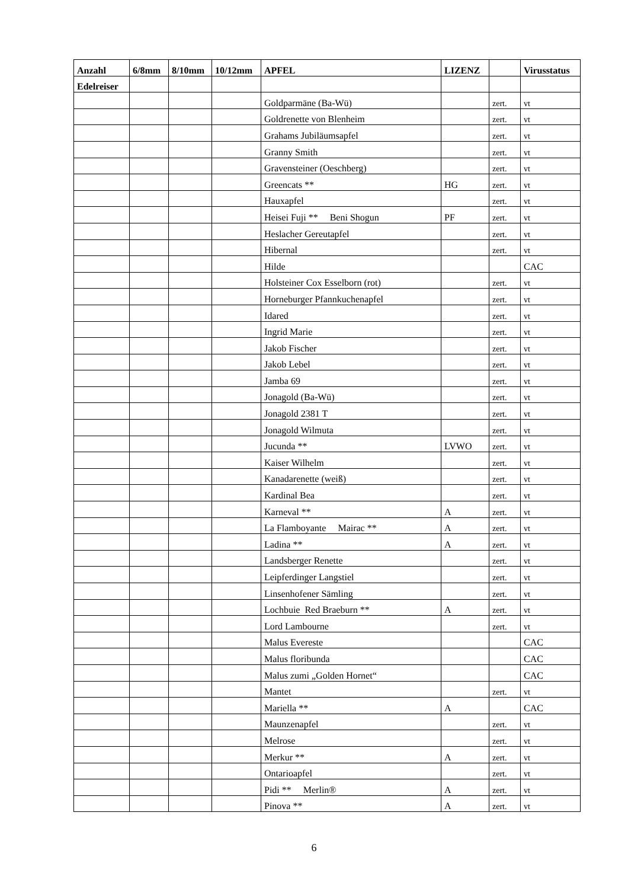| Anzahl | 6/8mm | 8/10mm | 10/12mm | APFEL | LIZENZ | | Virusstatus |
| --- | --- | --- | --- | --- | --- | --- | --- |
| Edelreiser | | | | | | | |
| | | | | Goldparmäne (Ba-Wü) | | zert. | vt |
| | | | | Goldrenette von Blenheim | | zert. | vt |
| | | | | Grahams Jubiläumsapfel | | zert. | vt |
| | | | | Granny Smith | | zert. | vt |
| | | | | Gravensteiner (Oeschberg) | | zert. | vt |
| | | | | Greencats ** | HG | zert. | vt |
| | | | | Hauxapfel | | zert. | vt |
| | | | | Heisei Fuji ** Beni Shogun | PF | zert. | vt |
| | | | | Heslacher Gereutapfel | | zert. | vt |
| | | | | Hibernal | | zert. | vt |
| | | | | Hilde | | | CAC |
| | | | | Holsteiner Cox Esselborn (rot) | | zert. | vt |
| | | | | Horneburger Pfannkuchenapfel | | zert. | vt |
| | | | | Idared | | zert. | vt |
| | | | | Ingrid Marie | | zert. | vt |
| | | | | Jakob Fischer | | zert. | vt |
| | | | | Jakob Lebel | | zert. | vt |
| | | | | Jamba 69 | | zert. | vt |
| | | | | Jonagold (Ba-Wü) | | zert. | vt |
| | | | | Jonagold 2381 T | | zert. | vt |
| | | | | Jonagold Wilmuta | | zert. | vt |
| | | | | Jucunda ** | LVWO | zert. | vt |
| | | | | Kaiser Wilhelm | | zert. | vt |
| | | | | Kanadarenette (weiß) | | zert. | vt |
| | | | | Kardinal Bea | | zert. | vt |
| | | | | Karneval ** | A | zert. | vt |
| | | | | La Flamboyante Mairac ** | A | zert. | vt |
| | | | | Ladina ** | A | zert. | vt |
| | | | | Landsberger Renette | | zert. | vt |
| | | | | Leipferdinger Langstiel | | zert. | vt |
| | | | | Linsenhofener Sämling | | zert. | vt |
| | | | | Lochbuie Red Braeburn ** | A | zert. | vt |
| | | | | Lord Lambourne | | zert. | vt |
| | | | | Malus Evereste | | | CAC |
| | | | | Malus floribunda | | | CAC |
| | | | | Malus zumi „Golden Hornet“ | | | CAC |
| | | | | Mantet | | zert. | vt |
| | | | | Mariella ** | A | | CAC |
| | | | | Maunzenapfel | | zert. | vt |
| | | | | Melrose | | zert. | vt |
| | | | | Merkur ** | A | zert. | vt |
| | | | | Ontarioapfel | | zert. | vt |
| | | | | Pidi ** Merlin® | A | zert. | vt |
| | | | | Pinova ** | A | zert. | vt |
6